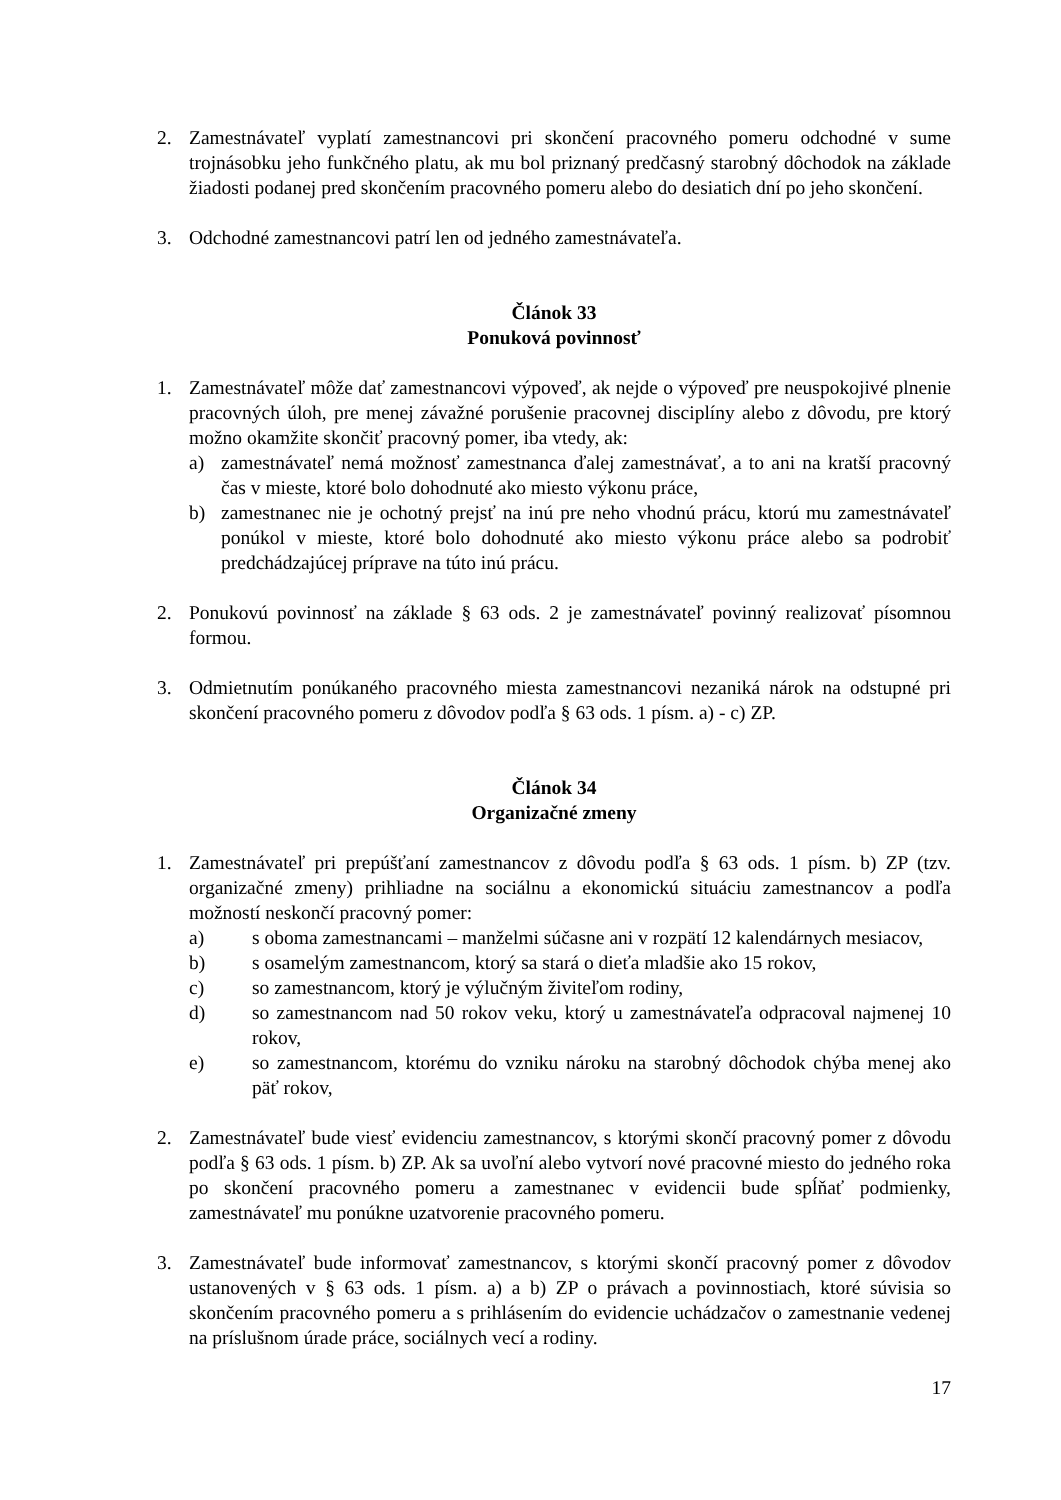2. Zamestnávateľ vyplatí zamestnancovi pri skončení pracovného pomeru odchodné v sume trojnásobku jeho funkčného platu, ak mu bol priznaný predčasný starobný dôchodok na základe žiadosti podanej pred skončením pracovného pomeru alebo do desiatich dní po jeho skončení.
3. Odchodné zamestnancovi patrí len od jedného zamestnávateľa.
Článok 33
Ponuková povinnosť
1. Zamestnávateľ môže dať zamestnancovi výpoveď, ak nejde o výpoveď pre neuspokojivé plnenie pracovných úloh, pre menej závažné porušenie pracovnej disciplíny alebo z dôvodu, pre ktorý možno okamžite skončiť pracovný pomer, iba vtedy, ak:
a) zamestnávateľ nemá možnosť zamestnanca ďalej zamestnávať, a to ani na kratší pracovný čas v mieste, ktoré bolo dohodnuté ako miesto výkonu práce,
b) zamestnanec nie je ochotný prejsť na inú pre neho vhodnú prácu, ktorú mu zamestnávateľ ponúkol v mieste, ktoré bolo dohodnuté ako miesto výkonu práce alebo sa podrobiť predchádzajúcej príprave na túto inú prácu.
2. Ponukovú povinnosť na základe § 63 ods. 2 je zamestnávateľ povinný realizovať písomnou formou.
3. Odmietnutím ponúkaného pracovného miesta zamestnancovi nezaniká nárok na odstupné pri skončení pracovného pomeru z dôvodov podľa § 63 ods. 1 písm. a) - c) ZP.
Článok 34
Organizačné zmeny
1. Zamestnávateľ pri prepúšťaní zamestnancov z dôvodu podľa § 63 ods. 1 písm. b) ZP (tzv. organizačné zmeny) prihliadne na sociálnu a ekonomickú situáciu zamestnancov a podľa možností neskončí pracovný pomer:
a) s oboma zamestnancami – manželmi súčasne ani v rozpätí 12 kalendárnych mesiacov,
b) s osamelým zamestnancom, ktorý sa stará o dieťa mladšie ako 15 rokov,
c) so zamestnancom, ktorý je výlučným živiteľom rodiny,
d) so zamestnancom nad 50 rokov veku, ktorý u zamestnávateľa odpracoval najmenej 10 rokov,
e) so zamestnancom, ktorému do vzniku nároku na starobný dôchodok chýba menej ako päť rokov,
2. Zamestnávateľ bude viesť evidenciu zamestnancov, s ktorými skončí pracovný pomer z dôvodu podľa § 63 ods. 1 písm. b) ZP. Ak sa uvoľní alebo vytvorí nové pracovné miesto do jedného roka po skončení pracovného pomeru a zamestnanec v evidencii bude spĺňať podmienky, zamestnávateľ mu ponúkne uzatvorenie pracovného pomeru.
3. Zamestnávateľ bude informovať zamestnancov, s ktorými skončí pracovný pomer z dôvodov ustanovených v § 63 ods. 1 písm. a) a b) ZP o právach a povinnostiach, ktoré súvisia so skončením pracovného pomeru a s prihlásením do evidencie uchádzačov o zamestnanie vedenej na príslušnom úrade práce, sociálnych vecí a rodiny.
17